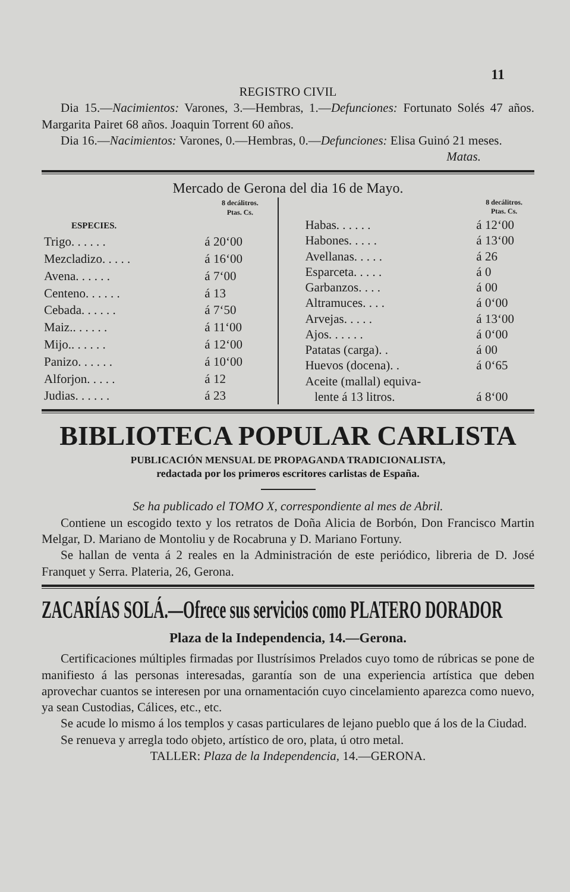11
REGISTRO CIVIL
Dia 15.—Nacimientos: Varones, 3.—Hembras, 1.—Defunciones: Fortunato Solés 47 años. Margarita Pairet 68 años. Joaquin Torrent 60 años.
Dia 16.—Nacimientos: Varones, 0.—Hembras, 0.—Defunciones: Elisa Guinó 21 meses.
Matas.
Mercado de Gerona del dia 16 de Mayo.
| | 8 decálitros. Ptas. Cs. |
| --- | --- |
| ESPECIES. | |
| Trigo. . . . . . | á 20‘00 |
| Mezcladizo. . . . . | á 16‘00 |
| Avena. . . . . . | á 7‘00 |
| Centeno. . . . . . | á 13 |
| Cebada. . . . . . | á 7‘50 |
| Maiz.. . . . . . | á 11‘00 |
| Mijo.. . . . . . | á 12‘00 |
| Panizo. . . . . . | á 10‘00 |
| Alforjon. . . . . | á 12 |
| Judias. . . . . . | á 23 |
| | 8 decálitros. Ptas. Cs. |
| --- | --- |
| Habas. . . . . . | á 12‘00 |
| Habones. . . . . | á 13‘00 |
| Avellanas. . . . . | á 26 |
| Esparceta. . . . . | á 0 |
| Garbanzos. . . . | á 00 |
| Altramuces. . . . | á 0‘00 |
| Arvejas. . . . . | á 13‘00 |
| Ajos. . . . . . | á 0‘00 |
| Patatas (carga). . | á 00 |
| Huevos (docena). . | á 0‘65 |
| Aceite (mallal) equiva- lente á 13 litros. | á 8‘00 |
BIBLIOTECA POPULAR CARLISTA
PUBLICACIÓN MENSUAL DE PROPAGANDA TRADICIONALISTA,
redactada por los primeros escritores carlistas de España.
Se ha publicado el TOMO X, correspondiente al mes de Abril.
Contiene un escogido texto y los retratos de Doña Alicia de Borbón, Don Francisco Martin Melgar, D. Mariano de Montoliu y de Rocabruna y D. Mariano Fortuny.
Se hallan de venta á 2 reales en la Administración de este periódico, libreria de D. José Franquet y Serra. Plateria, 26, Gerona.
ZACARÍAS SOLÁ.—Ofrece sus servicios como PLATERO DORADOR
Plaza de la Independencia, 14.—Gerona.
Certificaciones múltiples firmadas por Ilustrísimos Prelados cuyo tomo de rúbricas se pone de manifiesto á las personas interesadas, garantía son de una experiencia artística que deben aprovechar cuantos se interesen por una ornamentación cuyo cincelamiento aparezca como nuevo, ya sean Custodias, Cálices, etc., etc.
Se acude lo mismo á los templos y casas particulares de lejano pueblo que á los de la Ciudad.
Se renueva y arregla todo objeto, artístico de oro, plata, ú otro metal.
TALLER: Plaza de la Independencia, 14.—GERONA.